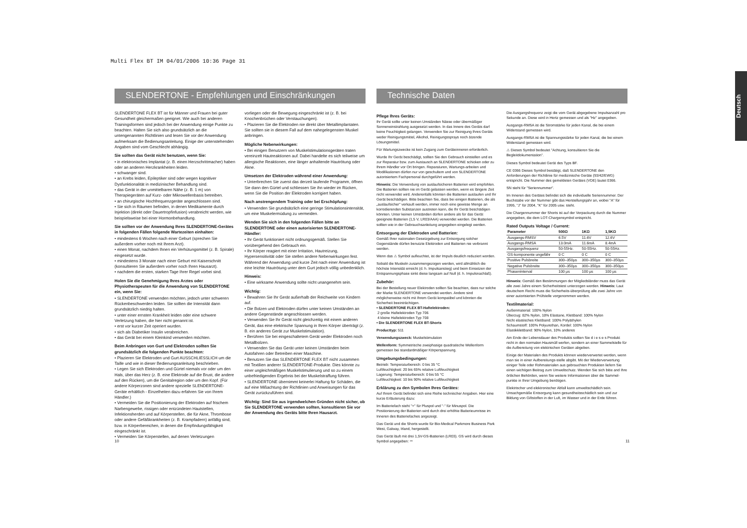Multi Flex BT IM 04/01/2006 10:36 Page 31
Deutsch
SLENDERTONE - Empfehlungen und Einschränkungen
SLENDERTONE FLEX BT ist für Männer und Frauen bei guter Gesundheit gleichermaßen geeignet. Wie auch bei anderen Trainingsformen sind jedoch bei der Anwendung einige Punkte zu beachten. Halten Sie sich also grundsätzlich an die untengenannten Richtlinien und lesen Sie vor der Anwendung aufmerksam die Bedienungsanleitung. Einige der untenstehenden Angaben sind vom Geschlecht abhängig.
Sie sollten das Gerät nicht benutzen, wenn Sie:
• in elektronisches Implantat (z. B. einen Herzschrittmacher) haben oder an anderen Herzkrankheiten leiden.
• schwanger sind.
• an Krebs leiden, Epileptiker sind oder wegen kognitiver Dysfunktionalität in medizinischer Behandlung sind.
• das Gerät in der unmittelbaren Nähe (z. B. 1 m) von Therapiegeräten auf Kurz- oder Mikrowellenbasis betreiben.
• an chirurgische Hochfrequenzgeräte angeschlossen sind.
• Sie sich in Räumen befinden, in denen Medikamente durch Injektion (direkt oder Dauertropfinfusion) verabreicht werden, wie beispielsweise bei einer Hormonbehandlung.
Sie sollten vor der Anwendung Ihres SLENDERTONE-Gerätes in folgenden Fällen folgende Wartezeiten einhalten:
• mindestens 6 Wochen nach einer Geburt (sprechen Sie außerdem vorher noch mit Ihrem Arzt).
• einen Monat, nachdem Ihnen ein Verhütungsmittel (z. B. Spirale) eingesetzt wurde.
• mindestens 3 Monate nach einer Geburt mit Kaiserschnitt (konsultieren Sie außerdem vorher noch Ihren Hausarzt).
• nachdem die ersten, starken Tage Ihrer Regel vorbei sind.
Holen Sie die Genehmigung Ihres Arztes oder Physiotherapeuten für die Anwendung von SLENDERTONE ein, wenn Sie:
• SLENDERTONE verwenden möchten, jedoch unter schweren Rückenbeschwerden leiden. Sie sollten die Intensität dann grundsätzlich niedrig halten.
• unter einer ernsten Krankheit leiden oder eine schwere Verletzung haben, die hier nicht genannt ist.
• erst vor kurzer Zeit operiert wurden.
• sich als Diabetiker Insulin verabreichen.
• das Gerät bei einem Kleinkind verwenden möchten.
Beim Anbringen von Gurt und Elektroden sollten Sie grundsätzlich die folgenden Punkte beachten:
• Plazieren Sie Elektroden und Gurt AUSSCHLIESSLICH um die Taille und wie in dieser Bedienungsanleitung beschrieben.
• Legen Sie sich Elektroden und Gürtel niemals vor oder um den Hals, über das Herz (z. B. eine Elektrode auf die Brust, die andere auf den Rücken), um die Genitalregion oder um den Kopf. (Für andere Körperzonen sind andere spezielle SLENDERTONE-Geräte erhältlich - Einzelheiten dazu erfahren Sie von Ihrem Händler.)
• Vermeiden Sie die Positionierung der Elektroden auf frischem Narbengewebe, rissigen oder entzündeten Hautstellen, Infektionsherden und auf Körperstellen, die für Akne, Thrombose oder andere Gefäßkrankheiten (z. B. Krampfadern) anfällig sind, bzw. in Körperbereichen, in denen die Empfindungsfähigkeit eingeschränkt ist.
• Vermeiden Sie Körperstellen, auf denen Verletzungen
vorliegen oder die Bewegung eingeschränkt ist (z. B. bei Knochenbrüchen oder Verstauchungen).
• Plazieren Sie die Elektroden nie direkt über Metallimplantaten. Sie sollten sie in diesem Fall auf dem nahegelegensten Muskel anbringen.
Mögliche Nebenwirkungen:
• Bei einigen Benutzern von Muskelstimulationsgeräten traten vereinzelt Hautreaktionen auf. Dabei handelte es sich teilweise um allergische Reaktionen, eine länger anhaltende Hautrötung oder Akne.
Umsetzen der Elektroden während einer Anwendung:
• Unterbrechen Sie zuerst das derzeit laufende Programm, öffnen Sie dann den Gürtel und schliessen Sie ihn wieder im Rücken, wenn Sie die Position der Elektroden korrigiert haben.
Nach anstrengendem Training oder bei Erschöpfung:
• Verwenden Sie grundsätzlich eine geringe Stimulationsintensität, um eine Muskelermüdung zu vermeiden.
Wenden Sie sich in den folgenden Fällen bitte an SLENDERTONE oder einen autorisierten SLENDERTONE-Händler:
• Ihr Gerät funktioniert nicht ordnungsgemäß. Stellen Sie vorübergehend den Gebrauch ein.
• Ihr Körper reagiert mit einer Irritation, Hautreizung, Hypersensitivität oder Sie stellen andere Nebenwirkungen fest. Während der Anwendung und kurze Zeit nach einer Anwendung ist eine leichte Hautrötung unter dem Gurt jedoch völlig unbedenklich.
Hinweis:
• Eine wirksame Anwendung sollte nicht unangenehm sein.
Wichtig:
• Bewahren Sie Ihr Gerät außerhalb der Reichweite von Kindern auf.
• Die Bolzen und Elektroden dürfen unter keinen Umständen an andere Gegenstände angeschlossen werden.
• Verwenden Sie Ihr Gerät nicht gleichzeitig mit einem anderen Gerät, das eine elektrische Spannung in Ihren Körper überträgt (z. B. ein anderes Gerät zur Muskelstimulation).
• Berühren Sie bei eingeschaltetem Gerät weder Elektroden noch Metallbolzen.
• Verwenden Sie das Gerät unter keinen Umständen beim Autofahren oder Betreiben einer Maschine.
• Benutzen Sie das SLENDERTONE FLEX BT nicht zusammen mit Textilien anderer SLENDERTONE-Produkte. Dies könnte zu einer ungleichmäßigen Muskelstimulierung und so zu einem unbefriedigenden Ergebnis bei der Muskelstraffung führen.
• SLENDERTONE übernimmt keinerlei Haftung für Schäden, die auf eine Mißachtung der Richtlinien und Anweisungen für das Gerät zurückzuführen sind.
Wichtig: Sind Sie aus irgendwelchen Gründen nicht sicher, ob Sie SLENDERTONE verwenden sollten, konsultieren Sie vor der Anwendung des Geräts bitte Ihren Hausarzt.
Technische Daten
Pflege Ihres Geräts:
Ihr Gerät sollte unter keinen Umständen Nässe oder übermäßiger Sonneneinstrahlung ausgesetzt werden. In das Innere des Geräts darf keine Feuchtigkeit gelangen. Verwenden Sie zur Reinigung Ihres Geräts weder Reinigungsmittel, Alkohol, Reinigungssprays noch ätzende Lösungsmittel.
Für Wartungszwecke ist kein Zugang zum Geräteinneren erforderlich.
Wurde Ihr Gerät beschädigt, sollten Sie den Gebrauch einstellen und es zur Reparatur bzw. zum Austausch an SLENDERTONE schicken oder zu Ihrem Händler vor Ort bringen. Reparaturen, Wartungs-arbeiten und Modifikationen dürfen nur von geschultem und von SLENDERTONE autorisiertem Fachpersonal durchgeführt werden.
Hinweis: Die Verwendung von auslaufsicheren Batterien wird empfohlen. Die Batterien sollten nie im Gerät gelassen werden, wenn es längere Zeit nicht verwendet wird. Anderenfalls könnten die Batterien auslaufen und Ihr Gerät beschädigen. Bitte beachten Sie, dass bei einigen Batterien, die als „auslaufsicher" verkauft werden, immer noch eine gewisse Menge an korrodierenden Substanzen austreten kann, die Ihr Gerät beschädigen könnten. Unter keinen Umständen dürfen andere als für das Gerät geeignete Batterien (1,5 V, LR03/AAA) verwendet werden. Die Batterien sollten wie in der Gebrauchsanleitung angegeben eingelegt werden.
Entsorgung der Elektroden und Batterien:
Gemäß Ihrer nationalen Gesetzgebung zur Entsorgung solcher Gegenstände dürfen benutzte Elektroden und Batterien nie verbrannt werden.
Wenn das ⚠ Symbol aufleuchtet, ist der Impuls deutlich reduziert worden.
Sobald die Muskeln zusammengezogen werden, wird allmählich die höchste Intensität erreicht (d. h. Impulsanstieg) und beim Einsetzen der Entspannungsphase sinkt diese langsam auf Null (d. h. Impulsnachlaß).
Zubehör:
Bei der Bestellung neuer Elektroden sollten Sie beachten, dass nur solche der Marke SLENDERTONE verwendet werden. Andere sind möglicherweise nicht mit Ihrem Gerät kompatibel und könnten die Sicherheit beeinträchtigen.
• SLENDERTONE FLEX BT-Haftelektroden:
2 große Haftelektroden Typ 706
4 kleine Haftelektroden Typ 708
• Die SLENDERTONE FLEX BT-Shorts
Producttyp: 511
Verwendungszweck: Muskelstimulation
Wellenform: Symmetrische zweiphasige quadratische Wellenform gemessen bei standardmäßiger Körperspannung.
Umgebungsbedingungen:
Betrieb: Temperaturbereich: 0 bis 35 °C
Luftfeuchtigkeit: 20 bis 65% relative Luftfeuchtigkeit
Lagerung: Temperaturbereich: 0 bis 55 °C
Luftfeuchtigkeit: 10 bis 90% relative Luftfeuchtigkeit
Erklärung zu den Symbolen Ihres Gerätes:
Auf Ihrem Gerät befindet sich eine Reihe technischer Angaben. Hier eine kurze Erläuterung dazu:
Im Batteriefach steht "+" für Pluspol und "-" für Minuspol. Die Positionierung der Batterien wird durch drei erhöhte Batterieumrisse im Inneren des Batteriefaches angezeigt.
Das Gerät und die Shorts wurde für Bio-Medical Parkmore Business Park West, Galway, Irland, hergestellt.
Das Gerät läuft mit drei 1,5V-GS-Batterien (LR03). GS wird durch dieses Symbol angegeben: ⎓
Die Ausgangsfrequenz zeigt die vom Gerät abgegebene Impulsanzahl pro Sekunde an. Diese wird in Hertz gemessen und als "Hz" angegeben.
Ausgangs-RMSA ist die Stromstärke für jeden Kanal, die bei einem Widerstand gemessen wird.
Ausgangs-RMSA ist die Spannungsstärke für jeden Kanal, die bei einem Widerstand gemessen wird.
⚠ Dieses Symbol bedeutet "Achtung, konsultieren Sie die Begleitdokumentation".
Dieses Symbol bedeutet Gerät des Typs BF.
CE 0366 Dieses Symbol bestätigt, daß SLENDERTONE den Anforderungen der Richtlinie für medizinische Geräte (93/42/EWG) entspricht. Die Nummer des gemeldeten Gerätes (VDE) lautet 0366.
SN steht für "Seriennummer".
Im Inneren des Gerätes befindet sich die individuelle Seriennummer. Der Buchstabe vor der Nummer gibt das Herstellungsjahr an, wobei "A" für 1995, "J" für 2004, "K" für 2005 usw. steht.
Die Chargennummer der Shorts ist auf der Verpackung durch die Nummer angegeben, die dem LOT-Chargensymbol entspricht.
Rated Outputs Voltage / Current:
| Parameter | 500Ω | 1KΩ | 1,5KΩ |
| --- | --- | --- | --- |
| Ausgangs-RMSV | 6.5V | 11.6V | 12.6V |
| Ausgangs-RMSA | 13.0mA | 11.6mA | 8.4mA |
| Ausgangsfrequenz | 50-55Hz. | 50-55Hz. | 50-55Hz. |
| GS-komponente ungefähr | 0 C | 0 C | 0 C |
| Positive Pulsbreite | 300–350µs | 300–350µs | 300–350µs |
| Negative Pulsbreite | 300–350µs | 300–350µs | 300–350µs |
| Phaseninterval | 100 µs | 100 µs | 100 µs |
Hinweis: Gemäß den Bestimmungen der Mitgliedsländer muss das Gerät alle zwei Jahre einem Sicherheitstest unterzogen werden. Hinweis: Laut deutschem Recht muss die Sicherheits-überprüfung alle zwei Jahre von einer autorisierten Prüfstelle vorgenommen werden.
Textilmaterial:
Außenmaterial: 100% Nylon
Überzug: 82% Nylon, 18% Elastane, Klettband: 100% Nylon
Nicht elastisches Klettband: 100% Polyäthylen
Schaumstoff: 100% Polyurethan, Kordel: 100% Nylon
Elastikklettband: 90% Nylon, 10% anderes
Am Ende der Lebensdauer des Produkts sollten Sie d i e s e s Produkt nicht in den normalen Hausmüll werfen, sondern an einer Sammelstelle für die Aufbereitung von elektrischen Geräten abgeben.
Einige der Materialen des Produkts können wiederverwertet werden, wenn man sie in einer Aufbereitungs-stelle abgibt. Mit der Wiederverwertung einiger Teile oder Rohmaterialen aus gebrauchten Produkten liefern Sie einen wichtigen Beitrag zum Umweltschutz. Wenden Sie sich bitte and Ihre örtlichen Behörden, wenn Sie weitere Informationen über die Sammel-punkte in Ihrer Umgebung benötigen.
Elektrischer und elektronischer Abfall kann umweltschädlich sein. Unsachgemäße Entsorgung kann gesundheitsschädlich sein und zur Bildung von Giftstoffen in der Luft, im Wasser und in der Erde führen.
10 11